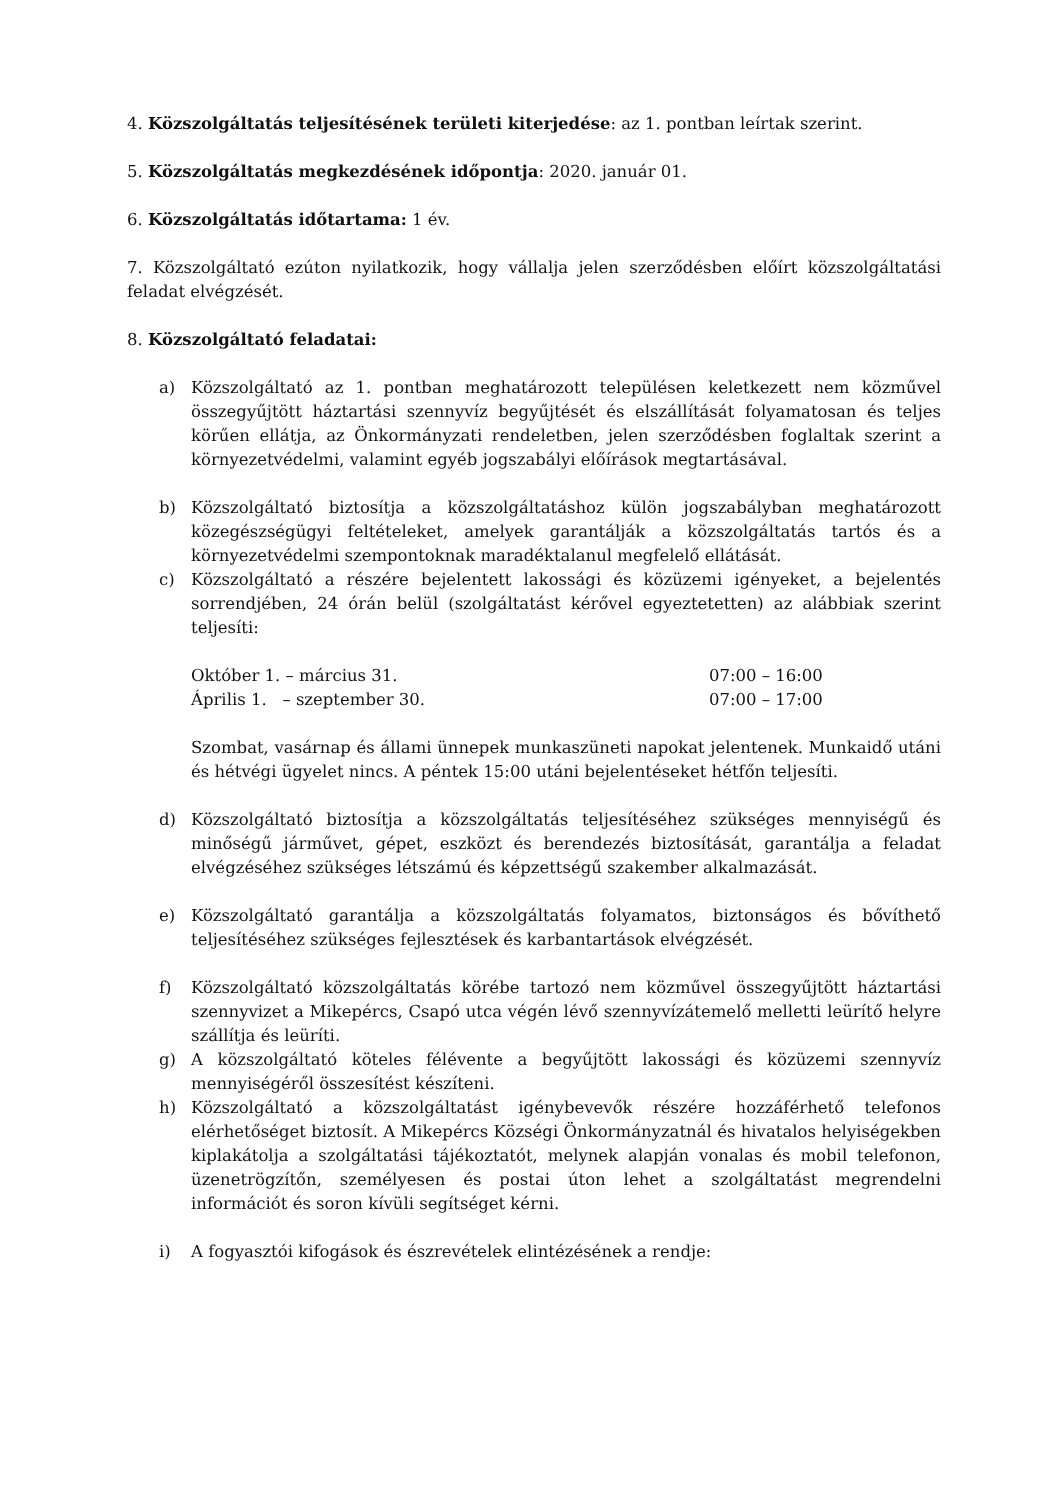4. Közszolgáltatás teljesítésének területi kiterjedése: az 1. pontban leírtak szerint.
5. Közszolgáltatás megkezdésének időpontja: 2020. január 01.
6. Közszolgáltatás időtartama: 1 év.
7. Közszolgáltató ezúton nyilatkozik, hogy vállalja jelen szerződésben előírt közszolgáltatási feladat elvégzését.
8. Közszolgáltató feladatai:
a) Közszolgáltató az 1. pontban meghatározott településen keletkezett nem közművel összegyűjtött háztartási szennyvíz begyűjtését és elszállítását folyamatosan és teljes körűen ellátja, az Önkormányzati rendeletben, jelen szerződésben foglaltak szerint a környezetvédelmi, valamint egyéb jogszabályi előírások megtartásával.
b) Közszolgáltató biztosítja a közszolgáltatáshoz külön jogszabályban meghatározott közegészségügyi feltételeket, amelyek garantálják a közszolgáltatás tartós és a környezetvédelmi szempontoknak maradéktalanul megfelelő ellátását.
c) Közszolgáltató a részére bejelentett lakossági és közüzemi igényeket, a bejelentés sorrendjében, 24 órán belül (szolgáltatást kérővel egyeztetetten) az alábbiak szerint teljesíti:
Október 1. – március 31. 07:00 – 16:00
Április 1. – szeptember 30. 07:00 – 17:00
Szombat, vasárnap és állami ünnepek munkaszüneti napokat jelentenek. Munkaidő utáni és hétvégi ügyelet nincs. A péntek 15:00 utáni bejelentéseket hétfőn teljesíti.
d) Közszolgáltató biztosítja a közszolgáltatás teljesítéséhez szükséges mennyiségű és minőségű járművet, gépet, eszközt és berendezés biztosítását, garantálja a feladat elvégzéséhez szükséges létszámú és képzettségű szakember alkalmazását.
e) Közszolgáltató garantálja a közszolgáltatás folyamatos, biztonságos és bővíthető teljesítéséhez szükséges fejlesztések és karbantartások elvégzését.
f) Közszolgáltató közszolgáltatás körébe tartozó nem közművel összegyűjtött háztartási szennyvizet a Mikepércs, Csapó utca végén lévő szennyvízátemelő melletti leürítő helyre szállítja és leüríti.
g) A közszolgáltató köteles félévente a begyűjtött lakossági és közüzemi szennyvíz mennyiségéről összesítést készíteni.
h) Közszolgáltató a közszolgáltatást igénybevevők részére hozzáférhető telefonos elérhetőséget biztosít. A Mikepércs Községi Önkormányzatnál és hivatalos helyiségekben kiplakátolja a szolgáltatási tájékoztatót, melynek alapján vonalas és mobil telefonon, üzenetrögzítőn, személyesen és postai úton lehet a szolgáltatást megrendelni információt és soron kívüli segítséget kérni.
i) A fogyasztói kifogások és észrevételek elintézésének a rendje: